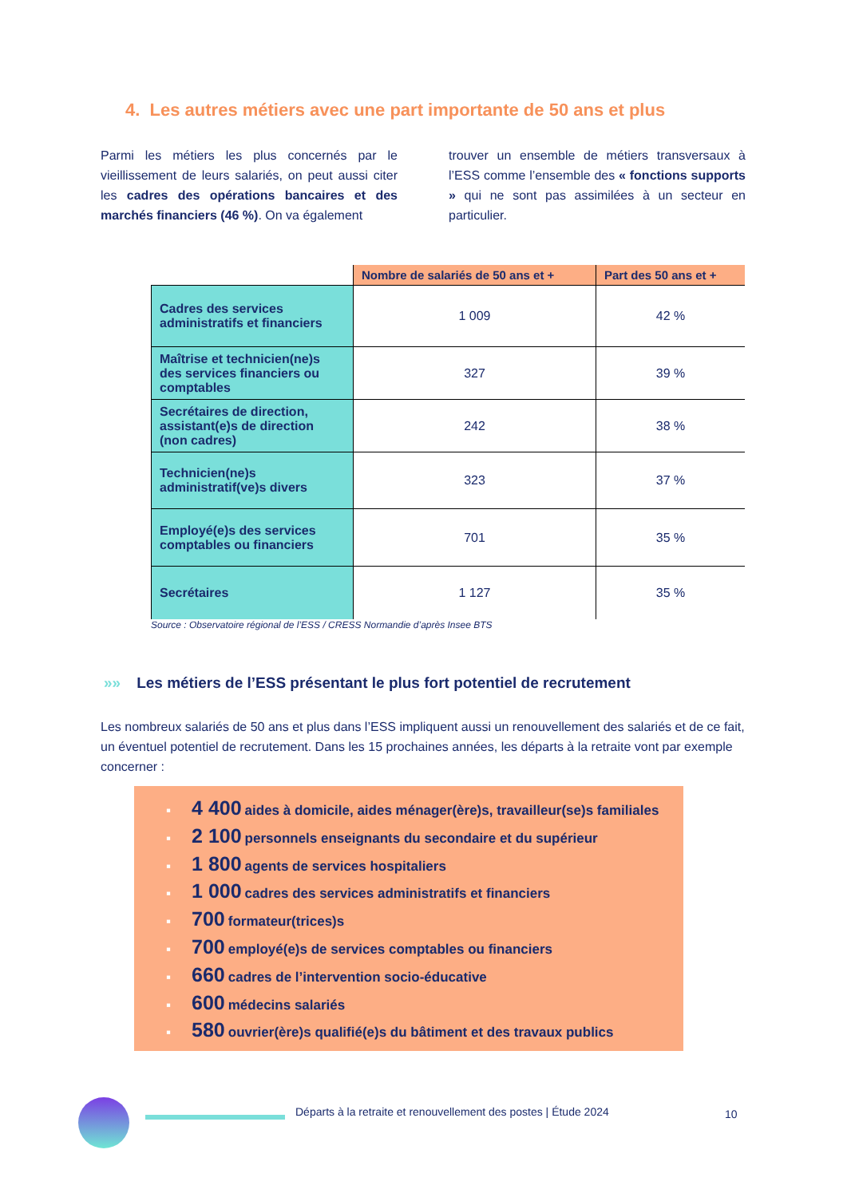4. Les autres métiers avec une part importante de 50 ans et plus
Parmi les métiers les plus concernés par le vieillissement de leurs salariés, on peut aussi citer les cadres des opérations bancaires et des marchés financiers (46 %). On va également
trouver un ensemble de métiers transversaux à l’ESS comme l’ensemble des « fonctions supports » qui ne sont pas assimilées à un secteur en particulier.
| | Nombre de salariés de 50 ans et + | Part des 50 ans et + |
| --- | --- | --- |
| Cadres des services administratifs et financiers | 1 009 | 42 % |
| Maîtrise et technicien(ne)s des services financiers ou comptables | 327 | 39 % |
| Secrétaires de direction, assistant(e)s de direction (non cadres) | 242 | 38 % |
| Technicien(ne)s administratif(ve)s divers | 323 | 37 % |
| Employé(e)s des services comptables ou financiers | 701 | 35 % |
| Secrétaires | 1 127 | 35 % |
Source : Observatoire régional de l’ESS / CRESS Normandie d’après Insee BTS
»» Les métiers de l’ESS présentant le plus fort potentiel de recrutement
Les nombreux salariés de 50 ans et plus dans l’ESS impliquent aussi un renouvellement des salariés et de ce fait, un éventuel potentiel de recrutement. Dans les 15 prochaines années, les départs à la retraite vont par exemple concerner :
▪ 4 400 aides à domicile, aides ménager(ère)s, travailleur(se)s familiales
▪ 2 100 personnels enseignants du secondaire et du supérieur
▪ 1 800 agents de services hospitaliers
▪ 1 000 cadres des services administratifs et financiers
▪ 700 formateur(trices)s
▪ 700 employé(e)s de services comptables ou financiers
▪ 660 cadres de l’intervention socio-éducative
▪ 600 médecins salariés
▪ 580 ouvrier(ère)s qualifié(e)s du bâtiment et des travaux publics
Départs à la retraite et renouvellement des postes | Étude 2024
10